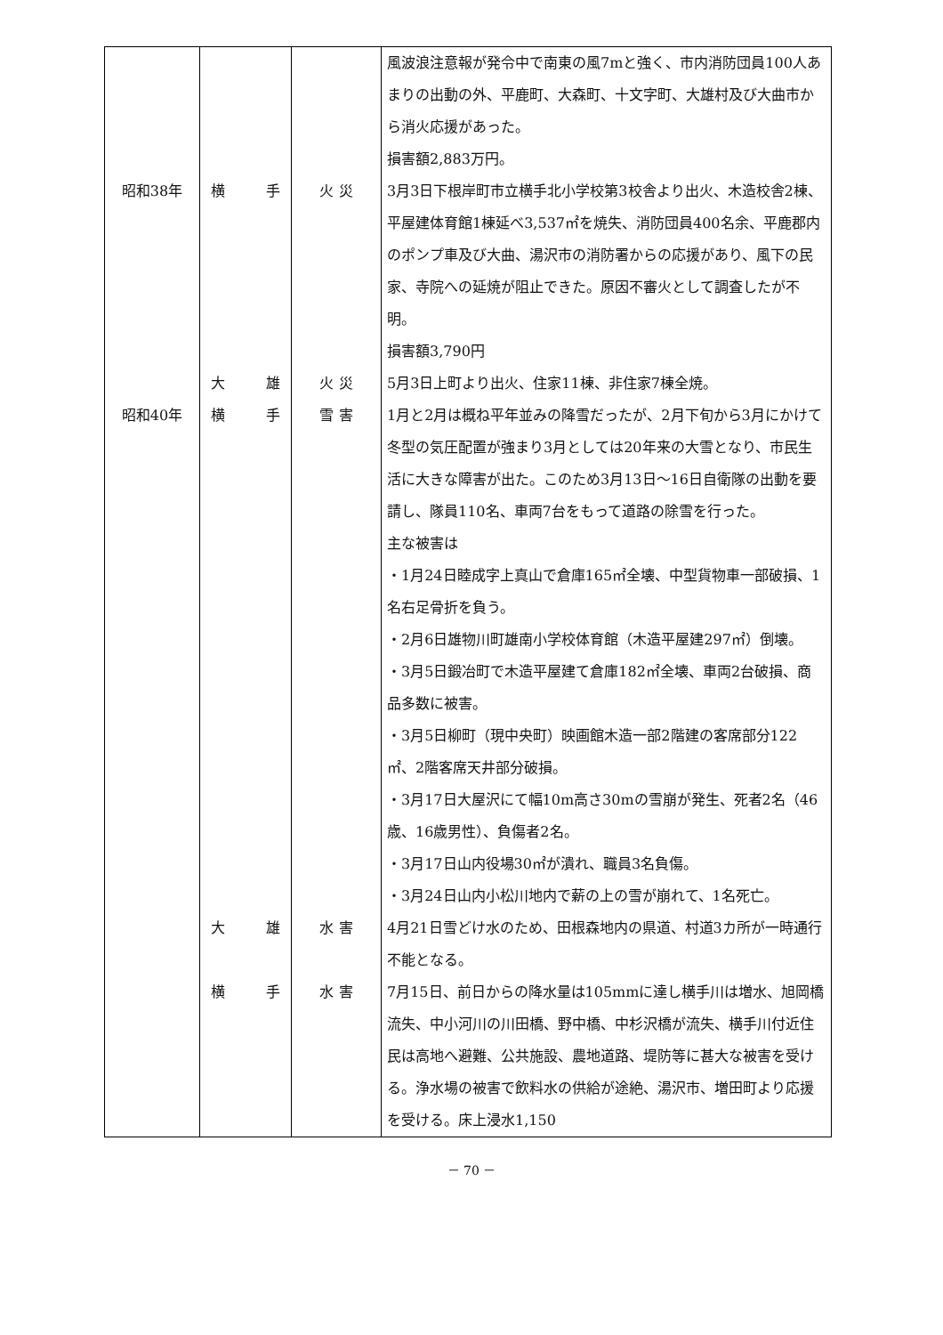| | | | 風波浪注意報が発令中で南東の風7mと強く、市内消防団員100人あまりの出動の外、平鹿町、大森町、十文字町、大雄村及び大曲市から消火応援があった。 損害額2,883万円。 |
| 昭和38年 | 横 手 | 火 災 | 3月3日下根岸町市立横手北小学校第3校舎より出火、木造校舎2棟、平屋建体育館1棟延べ3,537㎡を焼失、消防団員400名余、平鹿郡内のポンプ車及び大曲、湯沢市の消防署からの応援があり、風下の民家、寺院への延焼が阻止できた。原因不審火として調査したが不明。 損害額3,790円 |
| | 大 雄 | 火 災 | 5月3日上町より出火、住家11棟、非住家7棟全焼。 |
| 昭和40年 | 横 手 | 雪 害 | 1月と2月は概ね平年並みの降雪だったが、2月下旬から3月にかけて冬型の気圧配置が強まり3月としては20年来の大雪となり、市民生活に大きな障害が出た。このため3月13日～16日自衛隊の出動を要請し、隊員110名、車両7台をもって道路の除雪を行った。 主な被害は ・1月24日睦成字上真山で倉庫165㎡全壊、中型貨物車一部破損、1名右足骨折を負う。 ・2月6日雄物川町雄南小学校体育館（木造平屋建297㎡）倒壊。 ・3月5日鍛冶町で木造平屋建て倉庫182㎡全壊、車両2台破損、商品多数に被害。 ・3月5日柳町（現中央町）映画館木造一部2階建の客席部分122㎡、2階客席天井部分破損。 ・3月17日大屋沢にて幅10m高さ30mの雪崩が発生、死者2名（46歳、16歳男性）、負傷者2名。 ・3月17日山内役場30㎡が潰れ、職員3名負傷。 ・3月24日山内小松川地内で薪の上の雪が崩れて、1名死亡。 |
| | 大 雄 | 水 害 | 4月21日雪どけ水のため、田根森地内の県道、村道3カ所が一時通行不能となる。 |
| | 横 手 | 水 害 | 7月15日、前日からの降水量は105mmに達し横手川は増水、旭岡橋流失、中小河川の川田橋、野中橋、中杉沢橋が流失、横手川付近住民は高地へ避難、公共施設、農地道路、堤防等に甚大な被害を受ける。浄水場の被害で飲料水の供給が途絶、湯沢市、増田町より応援を受ける。床上浸水1,150 |
－ 70 －